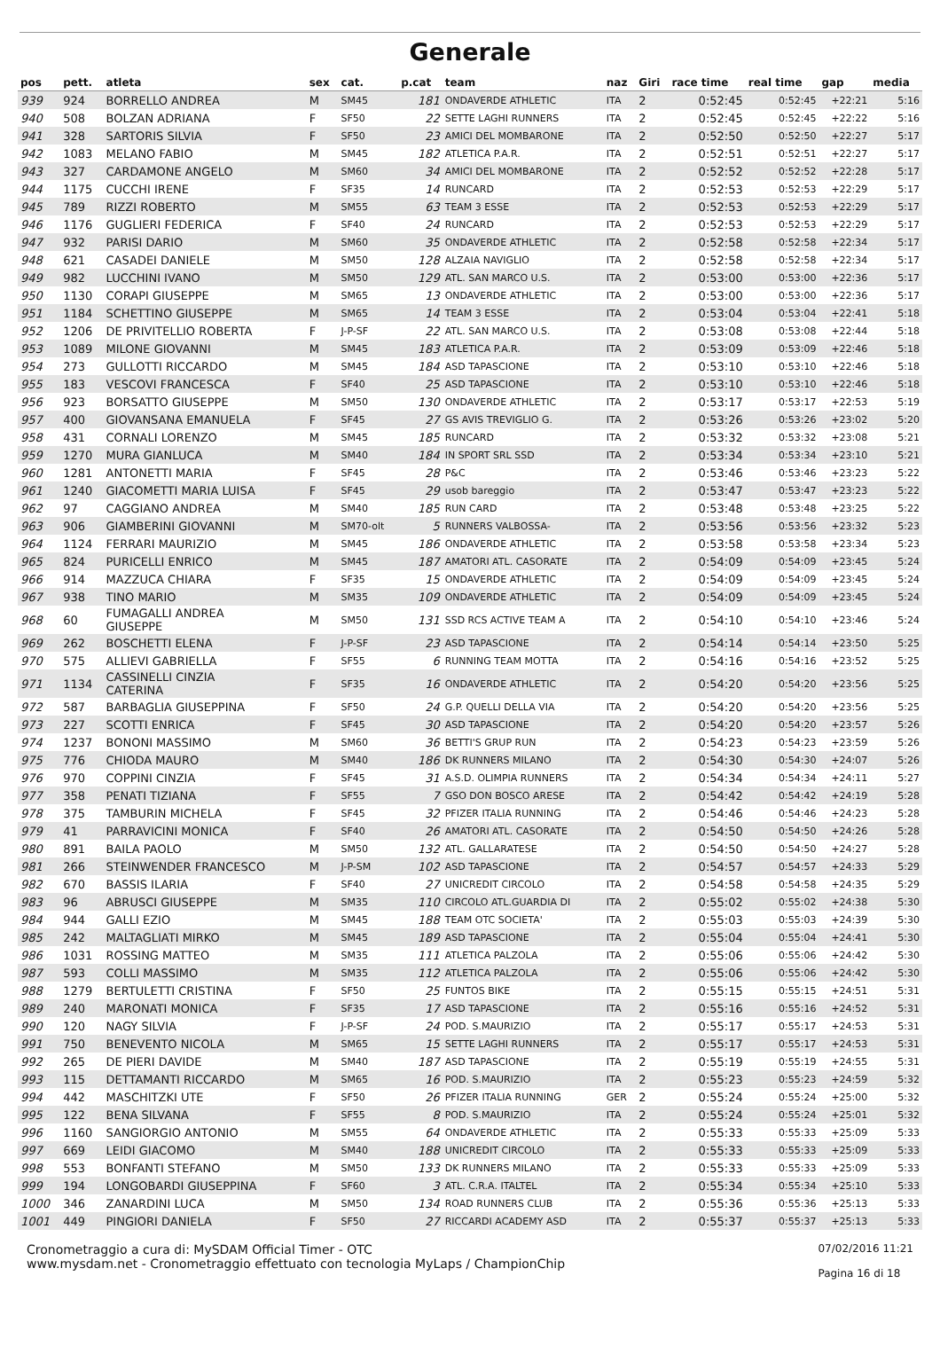Generale
| pos | pett. | atleta | sex | cat. | p.cat | team | naz | Giri | race time | real time | gap | media |
| --- | --- | --- | --- | --- | --- | --- | --- | --- | --- | --- | --- | --- |
| 939 | 924 | BORRELLO ANDREA | M | SM45 | 181 | ONDAVERDE ATHLETIC | ITA | 2 | 0:52:45 | 0:52:45 | +22:21 | 5:16 |
| 940 | 508 | BOLZAN ADRIANA | F | SF50 | 22 | SETTE LAGHI RUNNERS | ITA | 2 | 0:52:45 | 0:52:45 | +22:22 | 5:16 |
| 941 | 328 | SARTORIS SILVIA | F | SF50 | 23 | AMICI DEL MOMBARONE | ITA | 2 | 0:52:50 | 0:52:50 | +22:27 | 5:17 |
| 942 | 1083 | MELANO FABIO | M | SM45 | 182 | ATLETICA P.A.R. | ITA | 2 | 0:52:51 | 0:52:51 | +22:27 | 5:17 |
| 943 | 327 | CARDAMONE ANGELO | M | SM60 | 34 | AMICI DEL MOMBARONE | ITA | 2 | 0:52:52 | 0:52:52 | +22:28 | 5:17 |
| 944 | 1175 | CUCCHI IRENE | F | SF35 | 14 | RUNCARD | ITA | 2 | 0:52:53 | 0:52:53 | +22:29 | 5:17 |
| 945 | 789 | RIZZI ROBERTO | M | SM55 | 63 | TEAM 3 ESSE | ITA | 2 | 0:52:53 | 0:52:53 | +22:29 | 5:17 |
| 946 | 1176 | GUGLIERI FEDERICA | F | SF40 | 24 | RUNCARD | ITA | 2 | 0:52:53 | 0:52:53 | +22:29 | 5:17 |
| 947 | 932 | PARISI DARIO | M | SM60 | 35 | ONDAVERDE ATHLETIC | ITA | 2 | 0:52:58 | 0:52:58 | +22:34 | 5:17 |
| 948 | 621 | CASADEI DANIELE | M | SM50 | 128 | ALZAIA NAVIGLIO | ITA | 2 | 0:52:58 | 0:52:58 | +22:34 | 5:17 |
| 949 | 982 | LUCCHINI IVANO | M | SM50 | 129 | ATL. SAN MARCO U.S. | ITA | 2 | 0:53:00 | 0:53:00 | +22:36 | 5:17 |
| 950 | 1130 | CORAPI GIUSEPPE | M | SM65 | 13 | ONDAVERDE ATHLETIC | ITA | 2 | 0:53:00 | 0:53:00 | +22:36 | 5:17 |
| 951 | 1184 | SCHETTINO GIUSEPPE | M | SM65 | 14 | TEAM 3 ESSE | ITA | 2 | 0:53:04 | 0:53:04 | +22:41 | 5:18 |
| 952 | 1206 | DE PRIVITELLIO ROBERTA | F | J-P-SF | 22 | ATL. SAN MARCO U.S. | ITA | 2 | 0:53:08 | 0:53:08 | +22:44 | 5:18 |
| 953 | 1089 | MILONE GIOVANNI | M | SM45 | 183 | ATLETICA P.A.R. | ITA | 2 | 0:53:09 | 0:53:09 | +22:46 | 5:18 |
| 954 | 273 | GULLOTTI RICCARDO | M | SM45 | 184 | ASD TAPASCIONE | ITA | 2 | 0:53:10 | 0:53:10 | +22:46 | 5:18 |
| 955 | 183 | VESCOVI FRANCESCA | F | SF40 | 25 | ASD TAPASCIONE | ITA | 2 | 0:53:10 | 0:53:10 | +22:46 | 5:18 |
| 956 | 923 | BORSATTO GIUSEPPE | M | SM50 | 130 | ONDAVERDE ATHLETIC | ITA | 2 | 0:53:17 | 0:53:17 | +22:53 | 5:19 |
| 957 | 400 | GIOVANSANA EMANUELA | F | SF45 | 27 | GS AVIS TREVIGLIO G. | ITA | 2 | 0:53:26 | 0:53:26 | +23:02 | 5:20 |
| 958 | 431 | CORNALI LORENZO | M | SM45 | 185 | RUNCARD | ITA | 2 | 0:53:32 | 0:53:32 | +23:08 | 5:21 |
| 959 | 1270 | MURA GIANLUCA | M | SM40 | 184 | IN SPORT SRL SSD | ITA | 2 | 0:53:34 | 0:53:34 | +23:10 | 5:21 |
| 960 | 1281 | ANTONETTI MARIA | F | SF45 | 28 | P&C | ITA | 2 | 0:53:46 | 0:53:46 | +23:23 | 5:22 |
| 961 | 1240 | GIACOMETTI MARIA LUISA | F | SF45 | 29 | usob bareggio | ITA | 2 | 0:53:47 | 0:53:47 | +23:23 | 5:22 |
| 962 | 97 | CAGGIANO ANDREA | M | SM40 | 185 | RUN CARD | ITA | 2 | 0:53:48 | 0:53:48 | +23:25 | 5:22 |
| 963 | 906 | GIAMBERINI GIOVANNI | M | SM70-olt | 5 | RUNNERS VALBOSSA- | ITA | 2 | 0:53:56 | 0:53:56 | +23:32 | 5:23 |
| 964 | 1124 | FERRARI MAURIZIO | M | SM45 | 186 | ONDAVERDE ATHLETIC | ITA | 2 | 0:53:58 | 0:53:58 | +23:34 | 5:23 |
| 965 | 824 | PURICELLI ENRICO | M | SM45 | 187 | AMATORI ATL. CASORATE | ITA | 2 | 0:54:09 | 0:54:09 | +23:45 | 5:24 |
| 966 | 914 | MAZZUCA CHIARA | F | SF35 | 15 | ONDAVERDE ATHLETIC | ITA | 2 | 0:54:09 | 0:54:09 | +23:45 | 5:24 |
| 967 | 938 | TINO MARIO | M | SM35 | 109 | ONDAVERDE ATHLETIC | ITA | 2 | 0:54:09 | 0:54:09 | +23:45 | 5:24 |
| 968 | 60 | FUMAGALLI ANDREA GIUSEPPE | M | SM50 | 131 | SSD RCS ACTIVE TEAM A | ITA | 2 | 0:54:10 | 0:54:10 | +23:46 | 5:24 |
| 969 | 262 | BOSCHETTI ELENA | F | J-P-SF | 23 | ASD TAPASCIONE | ITA | 2 | 0:54:14 | 0:54:14 | +23:50 | 5:25 |
| 970 | 575 | ALLIEVI GABRIELLA | F | SF55 | 6 | RUNNING TEAM MOTTA | ITA | 2 | 0:54:16 | 0:54:16 | +23:52 | 5:25 |
| 971 | 1134 | CASSINELLI CINZIA CATERINA | F | SF35 | 16 | ONDAVERDE ATHLETIC | ITA | 2 | 0:54:20 | 0:54:20 | +23:56 | 5:25 |
| 972 | 587 | BARBAGLIA GIUSEPPINA | F | SF50 | 24 | G.P. QUELLI DELLA VIA | ITA | 2 | 0:54:20 | 0:54:20 | +23:56 | 5:25 |
| 973 | 227 | SCOTTI ENRICA | F | SF45 | 30 | ASD TAPASCIONE | ITA | 2 | 0:54:20 | 0:54:20 | +23:57 | 5:26 |
| 974 | 1237 | BONONI MASSIMO | M | SM60 | 36 | BETTI'S GRUP RUN | ITA | 2 | 0:54:23 | 0:54:23 | +23:59 | 5:26 |
| 975 | 776 | CHIODA MAURO | M | SM40 | 186 | DK RUNNERS MILANO | ITA | 2 | 0:54:30 | 0:54:30 | +24:07 | 5:26 |
| 976 | 970 | COPPINI CINZIA | F | SF45 | 31 | A.S.D. OLIMPIA RUNNERS | ITA | 2 | 0:54:34 | 0:54:34 | +24:11 | 5:27 |
| 977 | 358 | PENATI TIZIANA | F | SF55 | 7 | GSO DON BOSCO ARESE | ITA | 2 | 0:54:42 | 0:54:42 | +24:19 | 5:28 |
| 978 | 375 | TAMBURIN MICHELA | F | SF45 | 32 | PFIZER ITALIA RUNNING | ITA | 2 | 0:54:46 | 0:54:46 | +24:23 | 5:28 |
| 979 | 41 | PARRAVICINI MONICA | F | SF40 | 26 | AMATORI ATL. CASORATE | ITA | 2 | 0:54:50 | 0:54:50 | +24:26 | 5:28 |
| 980 | 891 | BAILA PAOLO | M | SM50 | 132 | ATL. GALLARATESE | ITA | 2 | 0:54:50 | 0:54:50 | +24:27 | 5:28 |
| 981 | 266 | STEINWENDER FRANCESCO | M | J-P-SM | 102 | ASD TAPASCIONE | ITA | 2 | 0:54:57 | 0:54:57 | +24:33 | 5:29 |
| 982 | 670 | BASSIS ILARIA | F | SF40 | 27 | UNICREDIT CIRCOLO | ITA | 2 | 0:54:58 | 0:54:58 | +24:35 | 5:29 |
| 983 | 96 | ABRUSCI GIUSEPPE | M | SM35 | 110 | CIRCOLO ATL.GUARDIA DI | ITA | 2 | 0:55:02 | 0:55:02 | +24:38 | 5:30 |
| 984 | 944 | GALLI EZIO | M | SM45 | 188 | TEAM OTC SOCIETA' | ITA | 2 | 0:55:03 | 0:55:03 | +24:39 | 5:30 |
| 985 | 242 | MALTAGLIATI MIRKO | M | SM45 | 189 | ASD TAPASCIONE | ITA | 2 | 0:55:04 | 0:55:04 | +24:41 | 5:30 |
| 986 | 1031 | ROSSING MATTEO | M | SM35 | 111 | ATLETICA PALZOLA | ITA | 2 | 0:55:06 | 0:55:06 | +24:42 | 5:30 |
| 987 | 593 | COLLI MASSIMO | M | SM35 | 112 | ATLETICA PALZOLA | ITA | 2 | 0:55:06 | 0:55:06 | +24:42 | 5:30 |
| 988 | 1279 | BERTULETTI CRISTINA | F | SF50 | 25 | FUNTOS BIKE | ITA | 2 | 0:55:15 | 0:55:15 | +24:51 | 5:31 |
| 989 | 240 | MARONATI MONICA | F | SF35 | 17 | ASD TAPASCIONE | ITA | 2 | 0:55:16 | 0:55:16 | +24:52 | 5:31 |
| 990 | 120 | NAGY SILVIA | F | J-P-SF | 24 | POD. S.MAURIZIO | ITA | 2 | 0:55:17 | 0:55:17 | +24:53 | 5:31 |
| 991 | 750 | BENEVENTO NICOLA | M | SM65 | 15 | SETTE LAGHI RUNNERS | ITA | 2 | 0:55:17 | 0:55:17 | +24:53 | 5:31 |
| 992 | 265 | DE PIERI DAVIDE | M | SM40 | 187 | ASD TAPASCIONE | ITA | 2 | 0:55:19 | 0:55:19 | +24:55 | 5:31 |
| 993 | 115 | DETTAMANTI RICCARDO | M | SM65 | 16 | POD. S.MAURIZIO | ITA | 2 | 0:55:23 | 0:55:23 | +24:59 | 5:32 |
| 994 | 442 | MASCHITZKI UTE | F | SF50 | 26 | PFIZER ITALIA RUNNING | GER | 2 | 0:55:24 | 0:55:24 | +25:00 | 5:32 |
| 995 | 122 | BENA SILVANA | F | SF55 | 8 | POD. S.MAURIZIO | ITA | 2 | 0:55:24 | 0:55:24 | +25:01 | 5:32 |
| 996 | 1160 | SANGIORGIO ANTONIO | M | SM55 | 64 | ONDAVERDE ATHLETIC | ITA | 2 | 0:55:33 | 0:55:33 | +25:09 | 5:33 |
| 997 | 669 | LEIDI GIACOMO | M | SM40 | 188 | UNICREDIT CIRCOLO | ITA | 2 | 0:55:33 | 0:55:33 | +25:09 | 5:33 |
| 998 | 553 | BONFANTI STEFANO | M | SM50 | 133 | DK RUNNERS MILANO | ITA | 2 | 0:55:33 | 0:55:33 | +25:09 | 5:33 |
| 999 | 194 | LONGOBARDI GIUSEPPINA | F | SF60 | 3 | ATL. C.R.A. ITALTEL | ITA | 2 | 0:55:34 | 0:55:34 | +25:10 | 5:33 |
| 1000 | 346 | ZANARDINI LUCA | M | SM50 | 134 | ROAD RUNNERS CLUB | ITA | 2 | 0:55:36 | 0:55:36 | +25:13 | 5:33 |
| 1001 | 449 | PINGIORI DANIELA | F | SF50 | 27 | RICCARDI ACADEMY ASD | ITA | 2 | 0:55:37 | 0:55:37 | +25:13 | 5:33 |
Cronometraggio a cura di: MySDAM Official Timer - OTC
www.mysdam.net - Cronometraggio effettuato con tecnologia MyLaps / ChampionChip
07/02/2016 11:21
Pagina 16 di 18